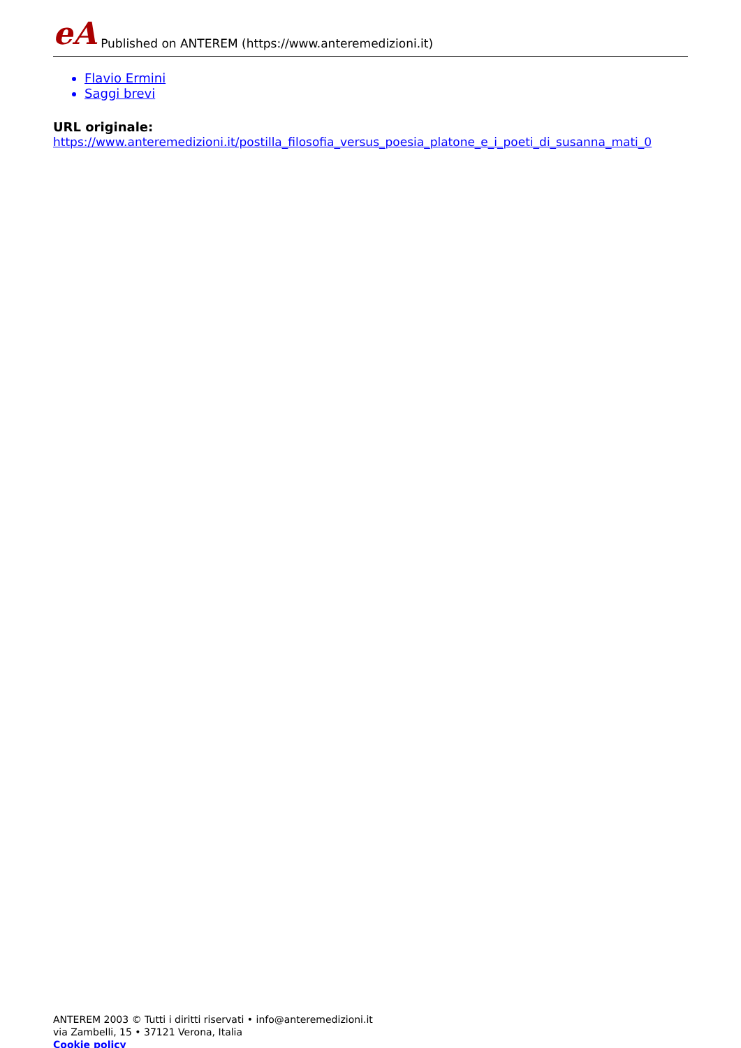eA Published on ANTEREM (https://www.anteremedizioni.it)
Flavio Ermini
Saggi brevi
URL originale:
https://www.anteremedizioni.it/postilla_filosofia_versus_poesia_platone_e_i_poeti_di_susanna_mati_0
ANTEREM 2003 © Tutti i diritti riservati • info@anteremedizioni.it
via Zambelli, 15 • 37121 Verona, Italia
Cookie policy